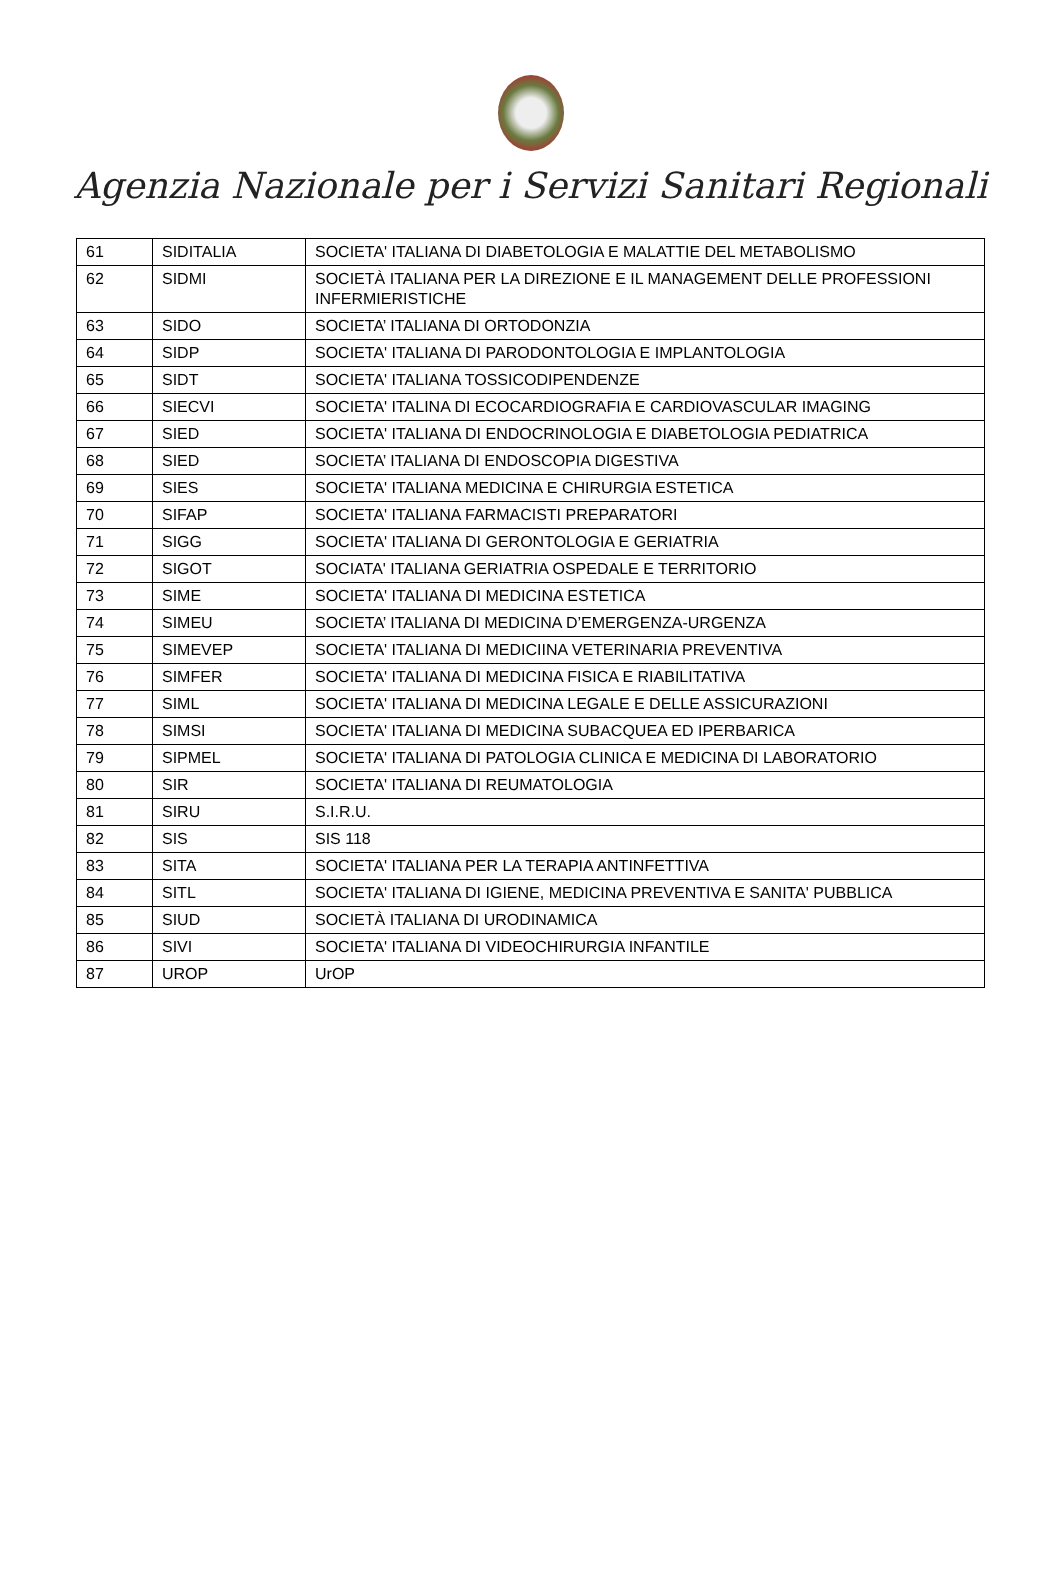Agenzia Nazionale per i Servizi Sanitari Regionali
| 61 | SIDITALIA | SOCIETA' ITALIANA DI DIABETOLOGIA E MALATTIE DEL METABOLISMO |
| 62 | SIDMI | SOCIETÀ ITALIANA PER LA DIREZIONE E IL MANAGEMENT DELLE PROFESSIONI INFERMIERISTICHE |
| 63 | SIDO | SOCIETA’ ITALIANA DI ORTODONZIA |
| 64 | SIDP | SOCIETA' ITALIANA DI PARODONTOLOGIA E IMPLANTOLOGIA |
| 65 | SIDT | SOCIETA' ITALIANA TOSSICODIPENDENZE |
| 66 | SIECVI | SOCIETA' ITALINA DI ECOCARDIOGRAFIA E CARDIOVASCULAR IMAGING |
| 67 | SIED | SOCIETA' ITALIANA DI ENDOCRINOLOGIA E DIABETOLOGIA PEDIATRICA |
| 68 | SIED | SOCIETA’ ITALIANA DI ENDOSCOPIA DIGESTIVA |
| 69 | SIES | SOCIETA' ITALIANA MEDICINA E CHIRURGIA ESTETICA |
| 70 | SIFAP | SOCIETA' ITALIANA FARMACISTI PREPARATORI |
| 71 | SIGG | SOCIETA' ITALIANA DI GERONTOLOGIA E GERIATRIA |
| 72 | SIGOT | SOCIATA' ITALIANA GERIATRIA OSPEDALE E TERRITORIO |
| 73 | SIME | SOCIETA' ITALIANA DI MEDICINA ESTETICA |
| 74 | SIMEU | SOCIETA’ ITALIANA DI MEDICINA D’EMERGENZA-URGENZA |
| 75 | SIMEVEP | SOCIETA' ITALIANA DI MEDICIINA VETERINARIA PREVENTIVA |
| 76 | SIMFER | SOCIETA' ITALIANA DI MEDICINA FISICA E RIABILITATIVA |
| 77 | SIML | SOCIETA' ITALIANA DI MEDICINA LEGALE E DELLE ASSICURAZIONI |
| 78 | SIMSI | SOCIETA' ITALIANA DI MEDICINA SUBACQUEA ED IPERBARICA |
| 79 | SIPMEL | SOCIETA' ITALIANA DI PATOLOGIA CLINICA E MEDICINA DI LABORATORIO |
| 80 | SIR | SOCIETA' ITALIANA DI REUMATOLOGIA |
| 81 | SIRU | S.I.R.U. |
| 82 | SIS | SIS 118 |
| 83 | SITA | SOCIETA' ITALIANA PER LA TERAPIA ANTINFETTIVA |
| 84 | SITL | SOCIETA' ITALIANA DI IGIENE, MEDICINA PREVENTIVA E SANITA' PUBBLICA |
| 85 | SIUD | SOCIETÀ ITALIANA DI URODINAMICA |
| 86 | SIVI | SOCIETA' ITALIANA DI VIDEOCHIRURGIA INFANTILE |
| 87 | UROP | UrOP |